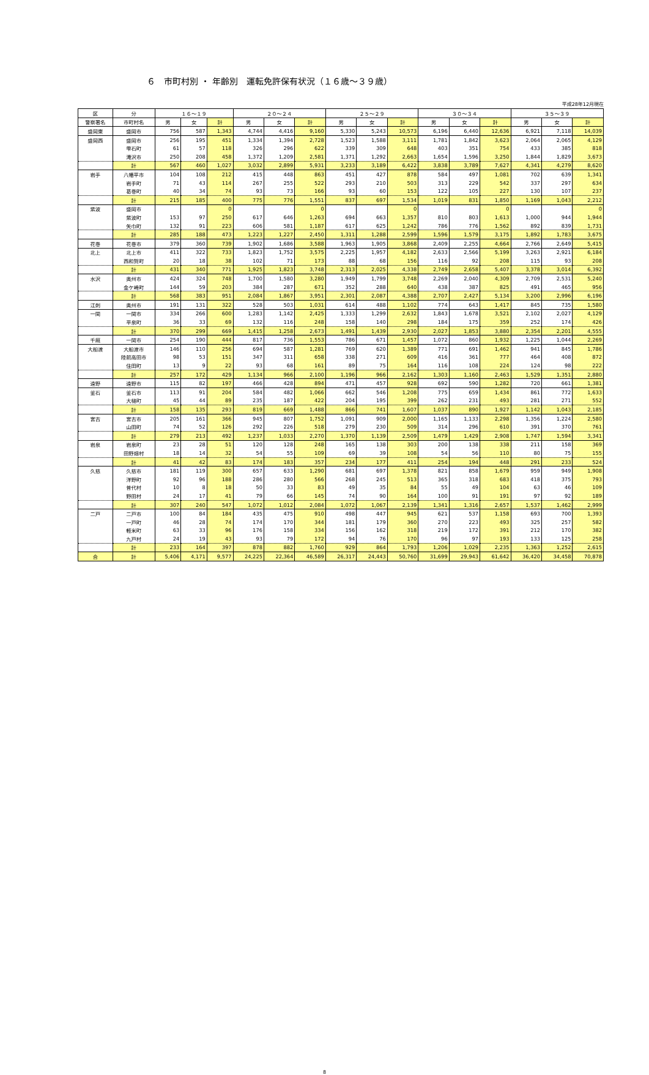６　市町村別 ・ 年齢別　運転免許保有状況（１６歳～３９歳）
平成28年12月現在
| 区 | 分 | １６～１９ | | | ２０～２４ | | | ２５～２９ | | | ３０～３４ | | | ３５～３９ | | |
| --- | --- | --- | --- | --- | --- | --- | --- | --- | --- | --- | --- | --- | --- | --- | --- | --- |
| 警察署名 | 市町村名 | 男 | 女 | 計 | 男 | 女 | 計 | 男 | 女 | 計 | 男 | 女 | 計 | 男 | 女 | 計 |
| 盛岡東 | 盛岡市 | 756 | 587 | 1,343 | 4,744 | 4,416 | 9,160 | 5,330 | 5,243 | 10,573 | 6,196 | 6,440 | 12,636 | 6,921 | 7,118 | 14,039 |
| 盛岡西 | 盛岡市 | 256 | 195 | 451 | 1,334 | 1,394 | 2,728 | 1,523 | 1,588 | 3,111 | 1,781 | 1,842 | 3,623 | 2,064 | 2,065 | 4,129 |
| | 雫石町 | 61 | 57 | 118 | 326 | 296 | 622 | 339 | 309 | 648 | 403 | 351 | 754 | 433 | 385 | 818 |
| | 滝沢市 | 250 | 208 | 458 | 1,372 | 1,209 | 2,581 | 1,371 | 1,292 | 2,663 | 1,654 | 1,596 | 3,250 | 1,844 | 1,829 | 3,673 |
| | 計 | 567 | 460 | 1,027 | 3,032 | 2,899 | 5,931 | 3,233 | 3,189 | 6,422 | 3,838 | 3,789 | 7,627 | 4,341 | 4,279 | 8,620 |
| 岩手 | 八幡平市 | 104 | 108 | 212 | 415 | 448 | 863 | 451 | 427 | 878 | 584 | 497 | 1,081 | 702 | 639 | 1,341 |
| | 岩手町 | 71 | 43 | 114 | 267 | 255 | 522 | 293 | 210 | 503 | 313 | 229 | 542 | 337 | 297 | 634 |
| | 葛巻町 | 40 | 34 | 74 | 93 | 73 | 166 | 93 | 60 | 153 | 122 | 105 | 227 | 130 | 107 | 237 |
| | 計 | 215 | 185 | 400 | 775 | 776 | 1,551 | 837 | 697 | 1,534 | 1,019 | 831 | 1,850 | 1,169 | 1,043 | 2,212 |
| 紫波 | 盛岡市 | | | 0 | | | 0 | | | 0 | | | 0 | | | 0 |
| | 紫波町 | 153 | 97 | 250 | 617 | 646 | 1,263 | 694 | 663 | 1,357 | 810 | 803 | 1,613 | 1,000 | 944 | 1,944 |
| | 矢巾町 | 132 | 91 | 223 | 606 | 581 | 1,187 | 617 | 625 | 1,242 | 786 | 776 | 1,562 | 892 | 839 | 1,731 |
| | 計 | 285 | 188 | 473 | 1,223 | 1,227 | 2,450 | 1,311 | 1,288 | 2,599 | 1,596 | 1,579 | 3,175 | 1,892 | 1,783 | 3,675 |
| 花巻 | 花巻市 | 379 | 360 | 739 | 1,902 | 1,686 | 3,588 | 1,963 | 1,905 | 3,868 | 2,409 | 2,255 | 4,664 | 2,766 | 2,649 | 5,415 |
| 北上 | 北上市 | 411 | 322 | 733 | 1,823 | 1,752 | 3,575 | 2,225 | 1,957 | 4,182 | 2,633 | 2,566 | 5,199 | 3,263 | 2,921 | 6,184 |
| | 西和賀町 | 20 | 18 | 38 | 102 | 71 | 173 | 88 | 68 | 156 | 116 | 92 | 208 | 115 | 93 | 208 |
| | 計 | 431 | 340 | 771 | 1,925 | 1,823 | 3,748 | 2,313 | 2,025 | 4,338 | 2,749 | 2,658 | 5,407 | 3,378 | 3,014 | 6,392 |
| 水沢 | 奥州市 | 424 | 324 | 748 | 1,700 | 1,580 | 3,280 | 1,949 | 1,799 | 3,748 | 2,269 | 2,040 | 4,309 | 2,709 | 2,531 | 5,240 |
| | 金ケ崎町 | 144 | 59 | 203 | 384 | 287 | 671 | 352 | 288 | 640 | 438 | 387 | 825 | 491 | 465 | 956 |
| | 計 | 568 | 383 | 951 | 2,084 | 1,867 | 3,951 | 2,301 | 2,087 | 4,388 | 2,707 | 2,427 | 5,134 | 3,200 | 2,996 | 6,196 |
| 江刺 | 奥州市 | 191 | 131 | 322 | 528 | 503 | 1,031 | 614 | 488 | 1,102 | 774 | 643 | 1,417 | 845 | 735 | 1,580 |
| 一関 | 一関市 | 334 | 266 | 600 | 1,283 | 1,142 | 2,425 | 1,333 | 1,299 | 2,632 | 1,843 | 1,678 | 3,521 | 2,102 | 2,027 | 4,129 |
| | 平泉町 | 36 | 33 | 69 | 132 | 116 | 248 | 158 | 140 | 298 | 184 | 175 | 359 | 252 | 174 | 426 |
| | 計 | 370 | 299 | 669 | 1,415 | 1,258 | 2,673 | 1,491 | 1,439 | 2,930 | 2,027 | 1,853 | 3,880 | 2,354 | 2,201 | 4,555 |
| 千厩 | 一関市 | 254 | 190 | 444 | 817 | 736 | 1,553 | 786 | 671 | 1,457 | 1,072 | 860 | 1,932 | 1,225 | 1,044 | 2,269 |
| 大船渡 | 大船渡市 | 146 | 110 | 256 | 694 | 587 | 1,281 | 769 | 620 | 1,389 | 771 | 691 | 1,462 | 941 | 845 | 1,786 |
| | 陸前高田市 | 98 | 53 | 151 | 347 | 311 | 658 | 338 | 271 | 609 | 416 | 361 | 777 | 464 | 408 | 872 |
| | 住田町 | 13 | 9 | 22 | 93 | 68 | 161 | 89 | 75 | 164 | 116 | 108 | 224 | 124 | 98 | 222 |
| | 計 | 257 | 172 | 429 | 1,134 | 966 | 2,100 | 1,196 | 966 | 2,162 | 1,303 | 1,160 | 2,463 | 1,529 | 1,351 | 2,880 |
| 遠野 | 遠野市 | 115 | 82 | 197 | 466 | 428 | 894 | 471 | 457 | 928 | 692 | 590 | 1,282 | 720 | 661 | 1,381 |
| 釜石 | 釜石市 | 113 | 91 | 204 | 584 | 482 | 1,066 | 662 | 546 | 1,208 | 775 | 659 | 1,434 | 861 | 772 | 1,633 |
| | 大槌町 | 45 | 44 | 89 | 235 | 187 | 422 | 204 | 195 | 399 | 262 | 231 | 493 | 281 | 271 | 552 |
| | 計 | 158 | 135 | 293 | 819 | 669 | 1,488 | 866 | 741 | 1,607 | 1,037 | 890 | 1,927 | 1,142 | 1,043 | 2,185 |
| 宮古 | 宮古市 | 205 | 161 | 366 | 945 | 807 | 1,752 | 1,091 | 909 | 2,000 | 1,165 | 1,133 | 2,298 | 1,356 | 1,224 | 2,580 |
| | 山田町 | 74 | 52 | 126 | 292 | 226 | 518 | 279 | 230 | 509 | 314 | 296 | 610 | 391 | 370 | 761 |
| | 計 | 279 | 213 | 492 | 1,237 | 1,033 | 2,270 | 1,370 | 1,139 | 2,509 | 1,479 | 1,429 | 2,908 | 1,747 | 1,594 | 3,341 |
| 岩泉 | 岩泉町 | 23 | 28 | 51 | 120 | 128 | 248 | 165 | 138 | 303 | 200 | 138 | 338 | 211 | 158 | 369 |
| | 田野畑村 | 18 | 14 | 32 | 54 | 55 | 109 | 69 | 39 | 108 | 54 | 56 | 110 | 80 | 75 | 155 |
| | 計 | 41 | 42 | 83 | 174 | 183 | 357 | 234 | 177 | 411 | 254 | 194 | 448 | 291 | 233 | 524 |
| 久慈 | 久慈市 | 181 | 119 | 300 | 657 | 633 | 1,290 | 681 | 697 | 1,378 | 821 | 858 | 1,679 | 959 | 949 | 1,908 |
| | 洋野町 | 92 | 96 | 188 | 286 | 280 | 566 | 268 | 245 | 513 | 365 | 318 | 683 | 418 | 375 | 793 |
| | 普代村 | 10 | 8 | 18 | 50 | 33 | 83 | 49 | 35 | 84 | 55 | 49 | 104 | 63 | 46 | 109 |
| | 野田村 | 24 | 17 | 41 | 79 | 66 | 145 | 74 | 90 | 164 | 100 | 91 | 191 | 97 | 92 | 189 |
| | 計 | 307 | 240 | 547 | 1,072 | 1,012 | 2,084 | 1,072 | 1,067 | 2,139 | 1,341 | 1,316 | 2,657 | 1,537 | 1,462 | 2,999 |
| 二戸 | 二戸市 | 100 | 84 | 184 | 435 | 475 | 910 | 498 | 447 | 945 | 621 | 537 | 1,158 | 693 | 700 | 1,393 |
| | 一戸町 | 46 | 28 | 74 | 174 | 170 | 344 | 181 | 179 | 360 | 270 | 223 | 493 | 325 | 257 | 582 |
| | 軽米町 | 63 | 33 | 96 | 176 | 158 | 334 | 156 | 162 | 318 | 219 | 172 | 391 | 212 | 170 | 382 |
| | 九戸村 | 24 | 19 | 43 | 93 | 79 | 172 | 94 | 76 | 170 | 96 | 97 | 193 | 133 | 125 | 258 |
| | 計 | 233 | 164 | 397 | 878 | 882 | 1,760 | 929 | 864 | 1,793 | 1,206 | 1,029 | 2,235 | 1,363 | 1,252 | 2,615 |
| 合 | 計 | 5,406 | 4,171 | 9,577 | 24,225 | 22,364 | 46,589 | 26,317 | 24,443 | 50,760 | 31,699 | 29,943 | 61,642 | 36,420 | 34,458 | 70,878 |
8